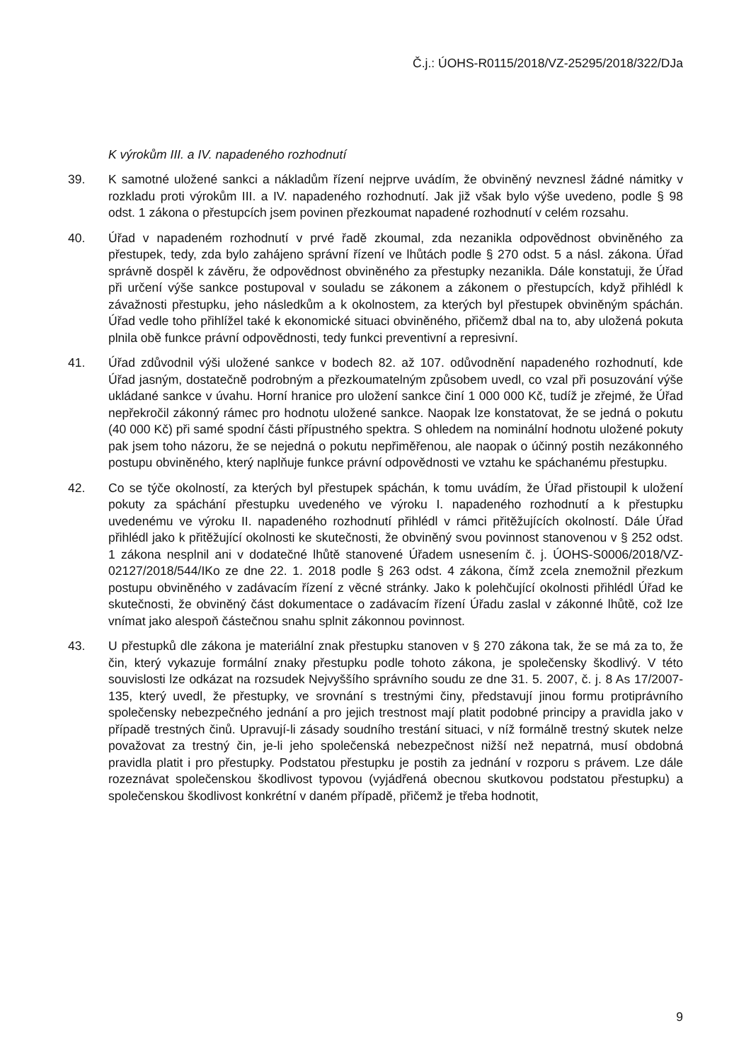Č.j.: ÚOHS-R0115/2018/VZ-25295/2018/322/DJa
K výrokům III. a IV. napadeného rozhodnutí
39. K samotné uložené sankci a nákladům řízení nejprve uvádím, že obviněný nevznesl žádné námitky v rozkladu proti výrokům III. a IV. napadeného rozhodnutí. Jak již však bylo výše uvedeno, podle § 98 odst. 1 zákona o přestupcích jsem povinen přezkoumat napadené rozhodnutí v celém rozsahu.
40. Úřad v napadeném rozhodnutí v prvé řadě zkoumal, zda nezanikla odpovědnost obviněného za přestupek, tedy, zda bylo zahájeno správní řízení ve lhůtách podle § 270 odst. 5 a násl. zákona. Úřad správně dospěl k závěru, že odpovědnost obviněného za přestupky nezanikla. Dále konstatuji, že Úřad při určení výše sankce postupoval v souladu se zákonem a zákonem o přestupcích, když přihlédl k závažnosti přestupku, jeho následkům a k okolnostem, za kterých byl přestupek obviněným spáchán. Úřad vedle toho přihlížel také k ekonomické situaci obviněného, přičemž dbal na to, aby uložená pokuta plnila obě funkce právní odpovědnosti, tedy funkci preventivní a represivní.
41. Úřad zdůvodnil výši uložené sankce v bodech 82. až 107. odůvodnění napadeného rozhodnutí, kde Úřad jasným, dostatečně podrobným a přezkoumatelným způsobem uvedl, co vzal při posuzování výše ukládané sankce v úvahu. Horní hranice pro uložení sankce činí 1 000 000 Kč, tudíž je zřejmé, že Úřad nepřekročil zákonný rámec pro hodnotu uložené sankce. Naopak lze konstatovat, že se jedná o pokutu (40 000 Kč) při samé spodní části přípustného spektra. S ohledem na nominální hodnotu uložené pokuty pak jsem toho názoru, že se nejedná o pokutu nepřiměřenou, ale naopak o účinný postih nezákonného postupu obviněného, který naplňuje funkce právní odpovědnosti ve vztahu ke spáchanému přestupku.
42. Co se týče okolností, za kterých byl přestupek spáchán, k tomu uvádím, že Úřad přistoupil k uložení pokuty za spáchání přestupku uvedeného ve výroku I. napadeného rozhodnutí a k přestupku uvedenému ve výroku II. napadeného rozhodnutí přihlédl v rámci přitěžujících okolností. Dále Úřad přihlédl jako k přitěžující okolnosti ke skutečnosti, že obviněný svou povinnost stanovenou v § 252 odst. 1 zákona nesplnil ani v dodatečné lhůtě stanovené Úřadem usnesením č. j. ÚOHS-S0006/2018/VZ-02127/2018/544/IKo ze dne 22. 1. 2018 podle § 263 odst. 4 zákona, čímž zcela znemožnil přezkum postupu obviněného v zadávacím řízení z věcné stránky. Jako k polehčující okolnosti přihlédl Úřad ke skutečnosti, že obviněný část dokumentace o zadávacím řízení Úřadu zaslal v zákonné lhůtě, což lze vnímat jako alespoň částečnou snahu splnit zákonnou povinnost.
43. U přestupků dle zákona je materiální znak přestupku stanoven v § 270 zákona tak, že se má za to, že čin, který vykazuje formální znaky přestupku podle tohoto zákona, je společensky škodlivý. V této souvislosti lze odkázat na rozsudek Nejvyššího správního soudu ze dne 31. 5. 2007, č. j. 8 As 17/2007-135, který uvedl, že přestupky, ve srovnání s trestnými činy, představují jinou formu protiprávního společensky nebezpečného jednání a pro jejich trestnost mají platit podobné principy a pravidla jako v případě trestných činů. Upravují-li zásady soudního trestání situaci, v níž formálně trestný skutek nelze považovat za trestný čin, je-li jeho společenská nebezpečnost nižší než nepatrná, musí obdobná pravidla platit i pro přestupky. Podstatou přestupku je postih za jednání v rozporu s právem. Lze dále rozeznávat společenskou škodlivost typovou (vyjádřená obecnou skutkovou podstatou přestupku) a společenskou škodlivost konkrétní v daném případě, přičemž je třeba hodnotit,
9